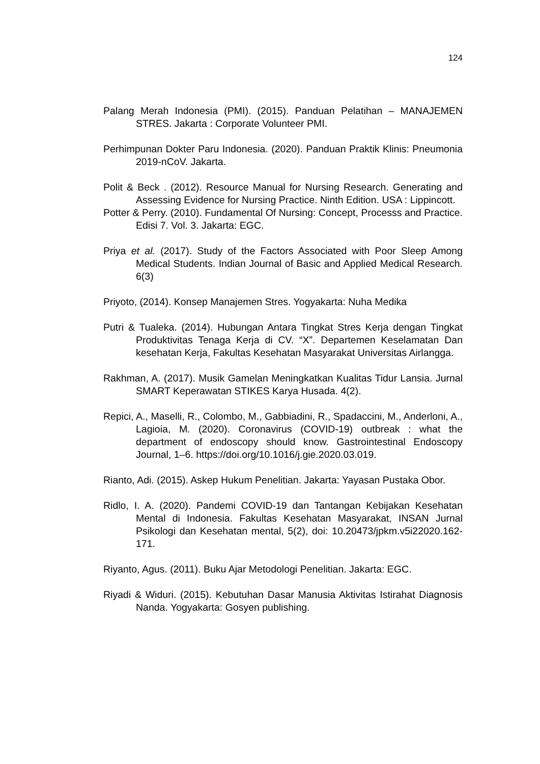124
Palang Merah Indonesia (PMI). (2015). Panduan Pelatihan – MANAJEMEN STRES. Jakarta : Corporate Volunteer PMI.
Perhimpunan Dokter Paru Indonesia. (2020). Panduan Praktik Klinis: Pneumonia 2019-nCoV. Jakarta.
Polit & Beck . (2012). Resource Manual for Nursing Research. Generating and Assessing Evidence for Nursing Practice. Ninth Edition. USA : Lippincott.
Potter & Perry. (2010). Fundamental Of Nursing: Concept, Processs and Practice. Edisi 7. Vol. 3. Jakarta: EGC.
Priya et al. (2017). Study of the Factors Associated with Poor Sleep Among Medical Students. Indian Journal of Basic and Applied Medical Research. 6(3)
Priyoto, (2014). Konsep Manajemen Stres. Yogyakarta: Nuha Medika
Putri & Tualeka. (2014). Hubungan Antara Tingkat Stres Kerja dengan Tingkat Produktivitas Tenaga Kerja di CV. “X”. Departemen Keselamatan Dan kesehatan Kerja, Fakultas Kesehatan Masyarakat Universitas Airlangga.
Rakhman, A. (2017). Musik Gamelan Meningkatkan Kualitas Tidur Lansia. Jurnal SMART Keperawatan STIKES Karya Husada. 4(2).
Repici, A., Maselli, R., Colombo, M., Gabbiadini, R., Spadaccini, M., Anderloni, A., Lagioia, M. (2020). Coronavirus (COVID-19) outbreak : what the department of endoscopy should know. Gastrointestinal Endoscopy Journal, 1–6. https://doi.org/10.1016/j.gie.2020.03.019.
Rianto, Adi. (2015). Askep Hukum Penelitian. Jakarta: Yayasan Pustaka Obor.
Ridlo, I. A. (2020). Pandemi COVID-19 dan Tantangan Kebijakan Kesehatan Mental di Indonesia. Fakultas Kesehatan Masyarakat, INSAN Jurnal Psikologi dan Kesehatan mental, 5(2), doi: 10.20473/jpkm.v5i22020.162-171.
Riyanto, Agus. (2011). Buku Ajar Metodologi Penelitian. Jakarta: EGC.
Riyadi & Widuri. (2015). Kebutuhan Dasar Manusia Aktivitas Istirahat Diagnosis Nanda. Yogyakarta: Gosyen publishing.